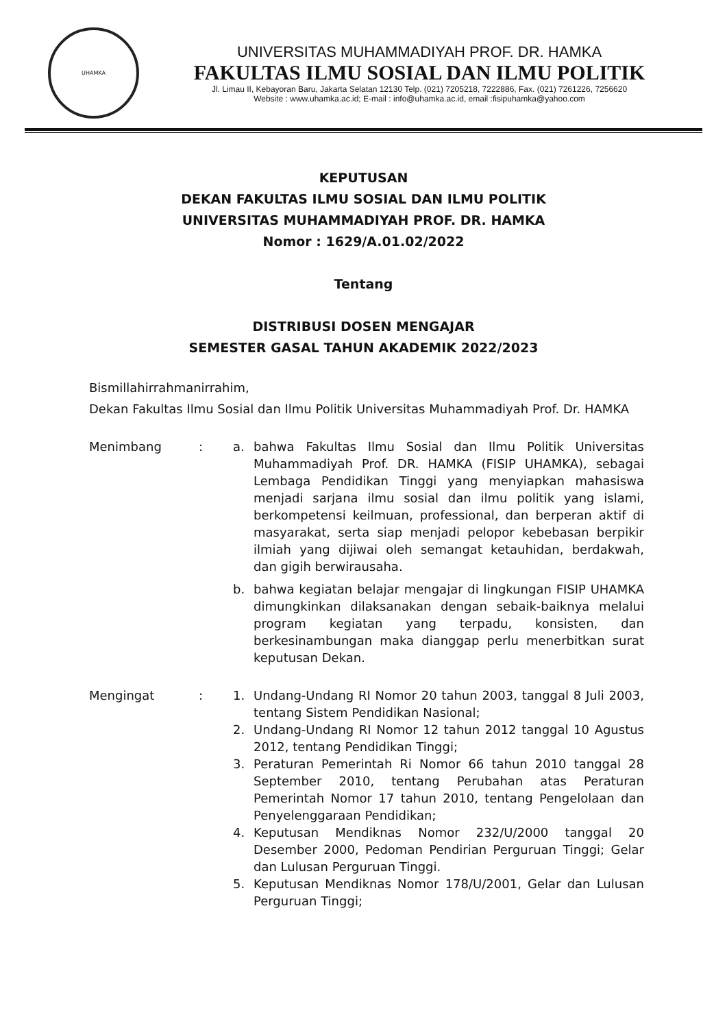UHAMKA
UNIVERSITAS MUHAMMADIYAH PROF. DR. HAMKA
FAKULTAS ILMU SOSIAL DAN ILMU POLITIK
Jl. Limau II, Kebayoran Baru, Jakarta Selatan 12130 Telp. (021) 7205218, 7222886, Fax. (021) 7261226, 7256620
Website : www.uhamka.ac.id; E-mail : info@uhamka.ac.id, email :fisipuhamka@yahoo.com
KEPUTUSAN
DEKAN FAKULTAS ILMU SOSIAL DAN ILMU POLITIK
UNIVERSITAS MUHAMMADIYAH PROF. DR. HAMKA
Nomor : 1629/A.01.02/2022
Tentang
DISTRIBUSI DOSEN MENGAJAR
SEMESTER GASAL TAHUN AKADEMIK 2022/2023
Bismillahirrahmanirrahim,
Dekan Fakultas Ilmu Sosial dan Ilmu Politik Universitas Muhammadiyah Prof. Dr. HAMKA
Menimbang : a. bahwa Fakultas Ilmu Sosial dan Ilmu Politik Universitas Muhammadiyah Prof. DR. HAMKA (FISIP UHAMKA), sebagai Lembaga Pendidikan Tinggi yang menyiapkan mahasiswa menjadi sarjana ilmu sosial dan ilmu politik yang islami, berkompetensi keilmuan, professional, dan berperan aktif di masyarakat, serta siap menjadi pelopor kebebasan berpikir ilmiah yang dijiwai oleh semangat ketauhidan, berdakwah, dan gigih berwirausaha.
b. bahwa kegiatan belajar mengajar di lingkungan FISIP UHAMKA dimungkinkan dilaksanakan dengan sebaik-baiknya melalui program kegiatan yang terpadu, konsisten, dan berkesinambungan maka dianggap perlu menerbitkan surat keputusan Dekan.
Mengingat : 1. Undang-Undang RI Nomor 20 tahun 2003, tanggal 8 Juli 2003, tentang Sistem Pendidikan Nasional;
2. Undang-Undang RI Nomor 12 tahun 2012 tanggal 10 Agustus 2012, tentang Pendidikan Tinggi;
3. Peraturan Pemerintah Ri Nomor 66 tahun 2010 tanggal 28 September 2010, tentang Perubahan atas Peraturan Pemerintah Nomor 17 tahun 2010, tentang Pengelolaan dan Penyelenggaraan Pendidikan;
4. Keputusan Mendiknas Nomor 232/U/2000 tanggal 20 Desember 2000, Pedoman Pendirian Perguruan Tinggi; Gelar dan Lulusan Perguruan Tinggi.
5. Keputusan Mendiknas Nomor 178/U/2001, Gelar dan Lulusan Perguruan Tinggi;